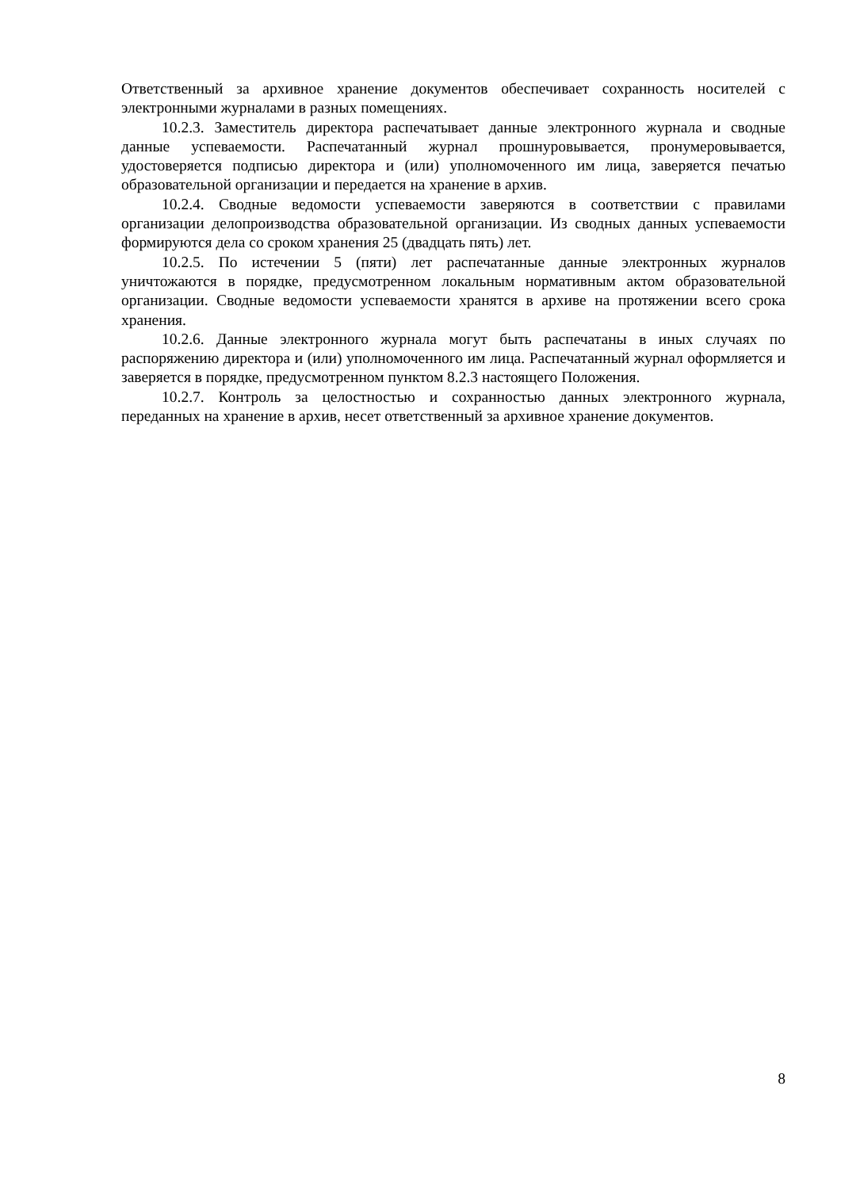Ответственный за архивное хранение документов обеспечивает сохранность носителей с электронными журналами в разных помещениях.
10.2.3. Заместитель директора распечатывает данные электронного журнала и сводные данные успеваемости. Распечатанный журнал прошнуровывается, пронумеровывается, удостоверяется подписью директора и (или) уполномоченного им лица, заверяется печатью образовательной организации и передается на хранение в архив.
10.2.4. Сводные ведомости успеваемости заверяются в соответствии с правилами организации делопроизводства образовательной организации. Из сводных данных успеваемости формируются дела со сроком хранения 25 (двадцать пять) лет.
10.2.5. По истечении 5 (пяти) лет распечатанные данные электронных журналов уничтожаются в порядке, предусмотренном локальным нормативным актом образовательной организации. Сводные ведомости успеваемости хранятся в архиве на протяжении всего срока хранения.
10.2.6. Данные электронного журнала могут быть распечатаны в иных случаях по распоряжению директора и (или) уполномоченного им лица. Распечатанный журнал оформляется и заверяется в порядке, предусмотренном пунктом 8.2.3 настоящего Положения.
10.2.7. Контроль за целостностью и сохранностью данных электронного журнала, переданных на хранение в архив, несет ответственный за архивное хранение документов.
8